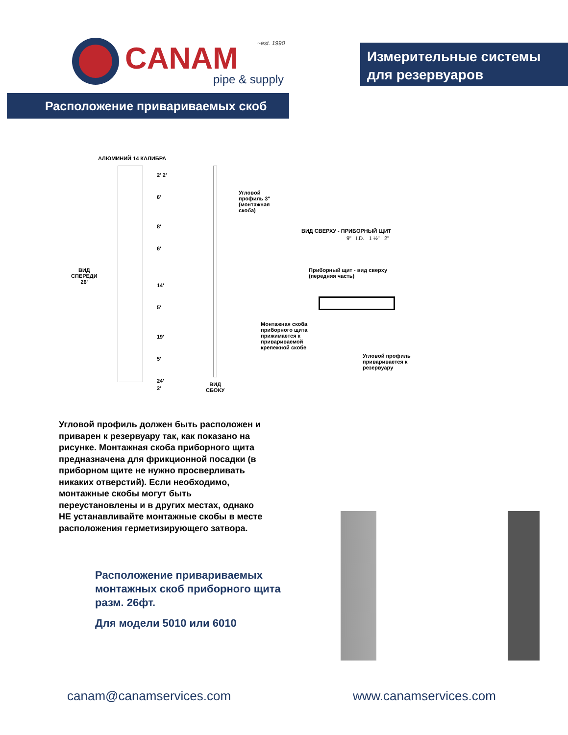CANAM
~est. 1990
pipe & supply
Измерительные системы для резервуаров
Расположение привариваемых скоб
АЛЮМИНИЙ 14 КАЛИБРА
2' 2'
6'
8'
6'
14'
5'
19'
5'
24'
2'
ВИД
СПЕРЕДИ
26'
Угловой
профиль 3"
(монтажная
скоба)
ВИД СВЕРХУ - ПРИБОРНЫЙ ЩИТ
9" I.D. 1 ½" 2"
Приборный щит - вид сверху
(передняя часть)
Монтажная скоба
приборного щита
прижимается к
привариваемой
крепежной скобе
Угловой профиль
приваривается к
резервуару
ВИД
СБОКУ
Угловой профиль должен быть расположен и приварен к резервуару так, как показано на рисунке. Монтажная скоба приборного щита предназначена для фрикционной посадки (в приборном щите не нужно просверливать никаких отверстий). Если необходимо, монтажные скобы могут быть переустановлены и в других местах, однако НЕ устанавливайте монтажные скобы в месте расположения герметизирующего затвора.
Расположение привариваемых монтажных скоб приборного щита разм. 26фт.
Для модели 5010 или 6010
canam@canamservices.com www.canamservices.com